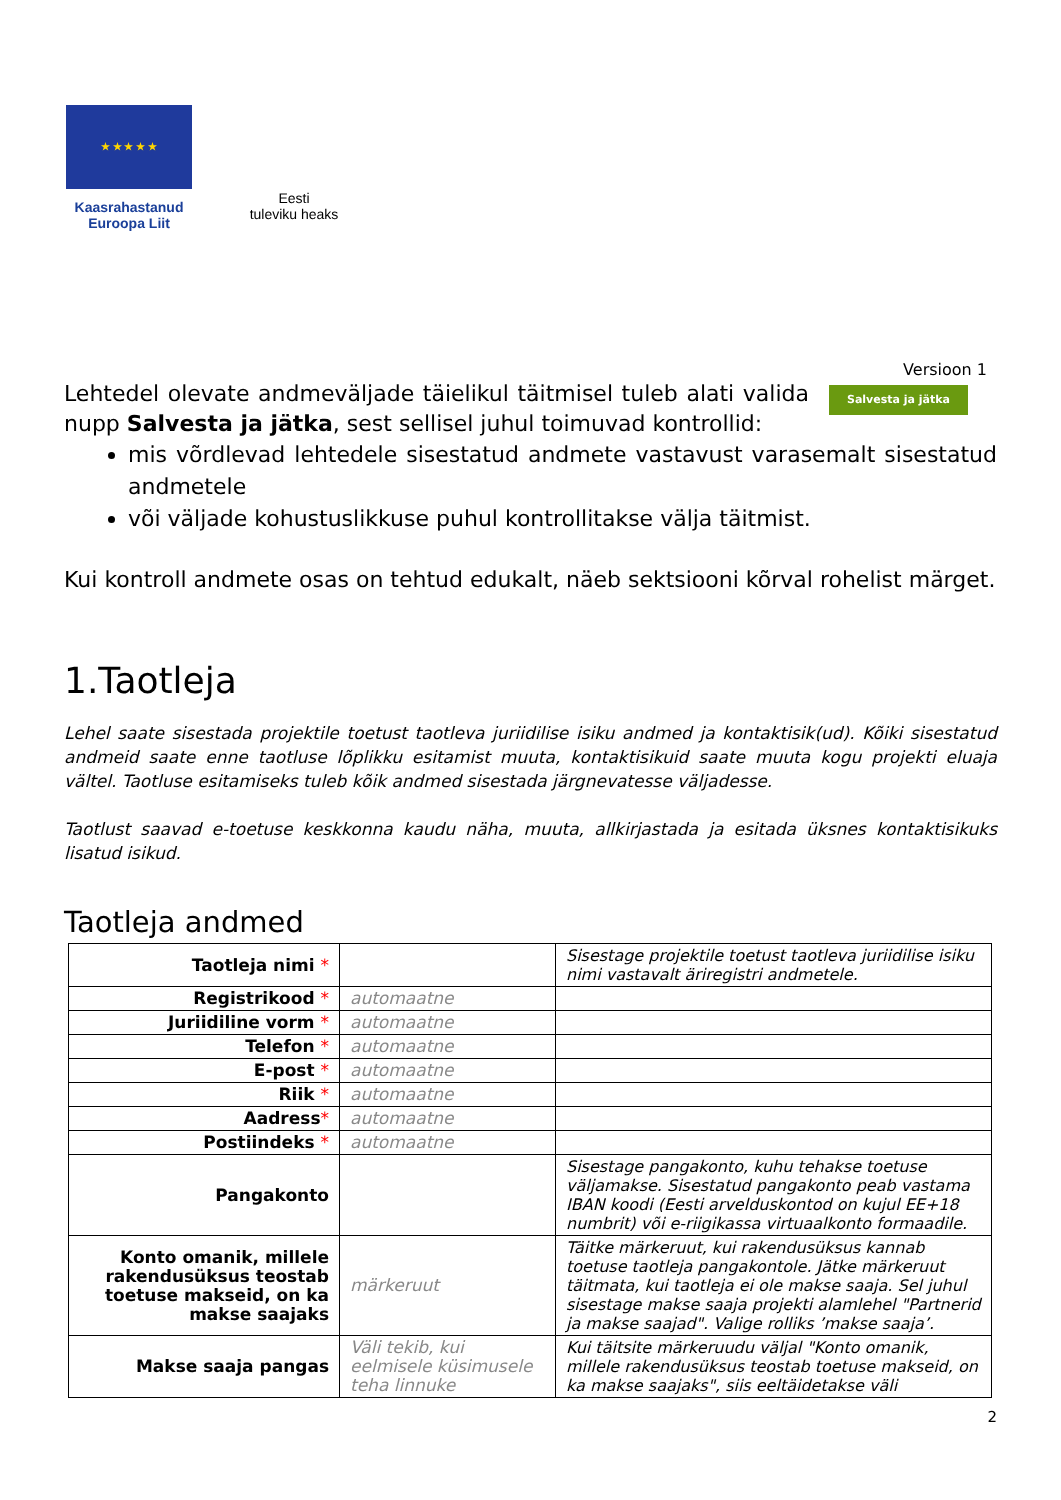★ ★ ★ ★ ★
Kaasrahastanud
Euroopa Liit
Eesti
tuleviku heaks
Versioon 1
Lehtedel olevate andmeväljade täielikul täitmisel tuleb alati valida nupp Salvesta ja jätka, sest sellisel juhul toimuvad kontrollid:
Salvesta ja jätka
mis võrdlevad lehtedele sisestatud andmete vastavust varasemalt sisestatud andmetele
või väljade kohustuslikkuse puhul kontrollitakse välja täitmist.
Kui kontroll andmete osas on tehtud edukalt, näeb sektsiooni kõrval rohelist märget.
1.Taotleja
Lehel saate sisestada projektile toetust taotleva juriidilise isiku andmed ja kontaktisik(ud). Kõiki sisestatud andmeid saate enne taotluse lõplikku esitamist muuta, kontaktisikuid saate muuta kogu projekti eluaja vältel. Taotluse esitamiseks tuleb kõik andmed sisestada järgnevatesse väljadesse.
Taotlust saavad e-toetuse keskkonna kaudu näha, muuta, allkirjastada ja esitada üksnes kontaktisikuks lisatud isikud.
Taotleja andmed
| Taotleja nimi * | | Sisestage projektile toetust taotleva juriidilise isiku nimi vastavalt äriregistri andmetele. |
| Registrikood * | automaatne | |
| Juriidiline vorm * | automaatne | |
| Telefon * | automaatne | |
| E-post * | automaatne | |
| Riik * | automaatne | |
| Aadress * | automaatne | |
| Postiindeks * | automaatne | |
| Pangakonto | | Sisestage pangakonto, kuhu tehakse toetuse väljamakse. Sisestatud pangakonto peab vastama IBAN koodi (Eesti arvelduskontod on kujul EE+18 numbrit) või e-riigikassa virtuaalkonto formaadile. |
| Konto omanik, millele rakendusüksus teostab toetuse makseid, on ka makse saajaks | märkeruut | Täitke märkeruut, kui rakendusüksus kannab toetuse taotleja pangakontole. Jätke märkeruut täitmata, kui taotleja ei ole makse saaja. Sel juhul sisestage makse saaja projekti alamlehel "Partnerid ja makse saajad". Valige rolliks ’makse saaja’. |
| Makse saaja pangas | Väli tekib, kui eelmisele küsimusele teha linnuke | Kui täitsite märkeruudu väljal "Konto omanik, millele rakendusüksus teostab toetuse makseid, on ka makse saajaks", siis eeltäidetakse väli |
2